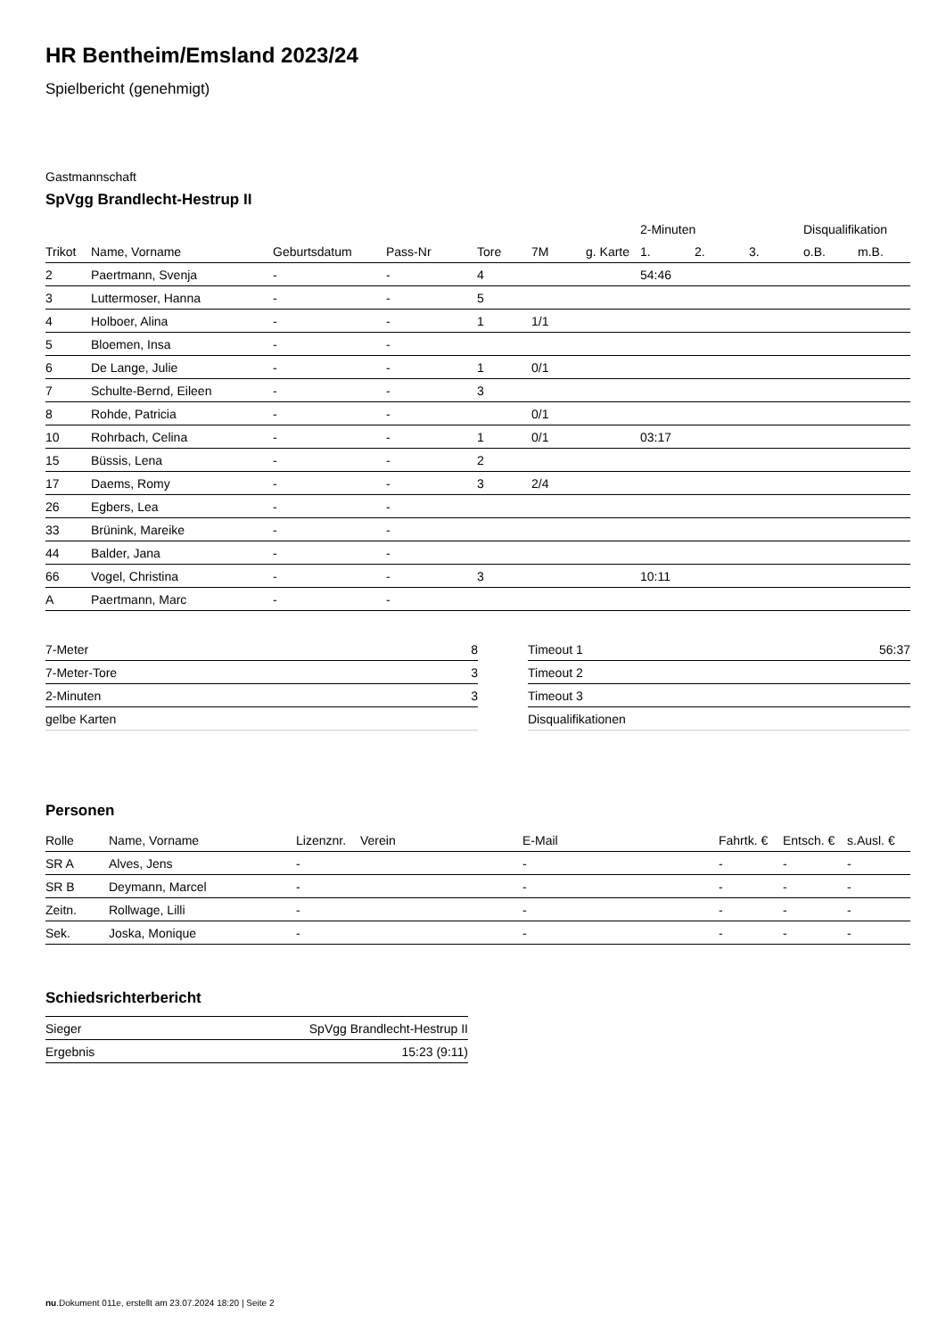HR Bentheim/Emsland 2023/24
Spielbericht (genehmigt)
Gastmannschaft
SpVgg Brandlecht-Hestrup II
| | | | | | | | 2-Minuten | | | Disqualifikation | |
| --- | --- | --- | --- | --- | --- | --- | --- | --- | --- | --- | --- |
| Trikot | Name, Vorname | Geburtsdatum | Pass-Nr | Tore | 7M | g. Karte | 1. | 2. | 3. | o.B. | m.B. |
| 2 | Paertmann, Svenja | - | - | 4 | | | 54:46 | | | | |
| 3 | Luttermoser, Hanna | - | - | 5 | | | | | | | |
| 4 | Holboer, Alina | - | - | 1 | 1/1 | | | | | | |
| 5 | Bloemen, Insa | - | - | | | | | | | | |
| 6 | De Lange, Julie | - | - | 1 | 0/1 | | | | | | |
| 7 | Schulte-Bernd, Eileen | - | - | 3 | | | | | | | |
| 8 | Rohde, Patricia | - | - | | 0/1 | | | | | | |
| 10 | Rohrbach, Celina | - | - | 1 | 0/1 | | 03:17 | | | | |
| 15 | Büssis, Lena | - | - | 2 | | | | | | | |
| 17 | Daems, Romy | - | - | 3 | 2/4 | | | | | | |
| 26 | Egbers, Lea | - | - | | | | | | | | |
| 33 | Brünink, Mareike | - | - | | | | | | | | |
| 44 | Balder, Jana | - | - | | | | | | | | |
| 66 | Vogel, Christina | - | - | 3 | | | 10:11 | | | | |
| A | Paertmann, Marc | - | - | | | | | | | | |
| 7-Meter | 8 |
| 7-Meter-Tore | 3 |
| 2-Minuten | 3 |
| gelbe Karten | |
| Timeout 1 | 56:37 |
| Timeout 2 | |
| Timeout 3 | |
| Disqualifikationen | |
Personen
| Rolle | Name, Vorname | Lizenznr. | Verein | E-Mail | Fahrtk. € | Entsch. € | s.Ausl. € |
| --- | --- | --- | --- | --- | --- | --- | --- |
| SR A | Alves, Jens | - | | - | - | - | - |
| SR B | Deymann, Marcel | - | | - | - | - | - |
| Zeitn. | Rollwage, Lilli | - | | - | - | - | - |
| Sek. | Joska, Monique | - | | - | - | - | - |
Schiedsrichterbericht
| Sieger | SpVgg Brandlecht-Hestrup II |
| Ergebnis | 15:23 (9:11) |
nu.Dokument 011e, erstellt am 23.07.2024 18:20 | Seite 2